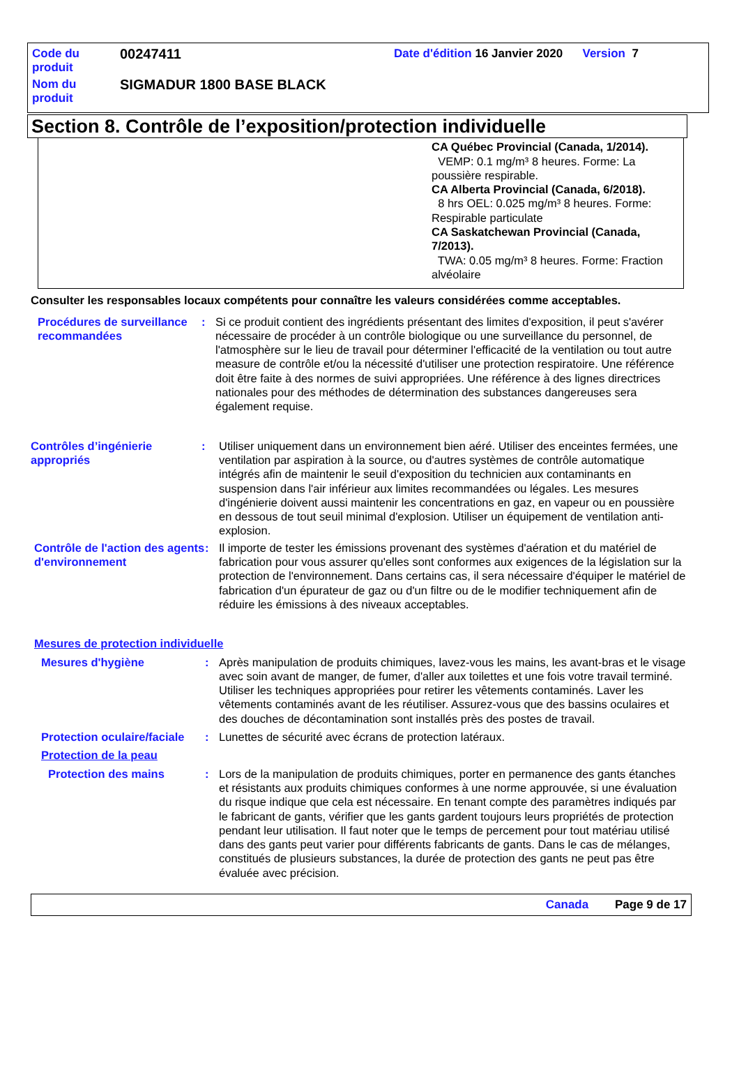| Code du produit | 00247411 | Date d'édition 16 Janvier 2020 Version 7 |
| Nom du produit | SIGMADUR 1800 BASE BLACK | |
Section 8. Contrôle de l’exposition/protection individuelle
CA Québec Provincial (Canada, 1/2014).
VEMP: 0.1 mg/m³ 8 heures. Forme: La poussière respirable.
CA Alberta Provincial (Canada, 6/2018).
8 hrs OEL: 0.025 mg/m³ 8 heures. Forme: Respirable particulate
CA Saskatchewan Provincial (Canada, 7/2013).
TWA: 0.05 mg/m³ 8 heures. Forme: Fraction alvéolaire
Consulter les responsables locaux compétents pour connaître les valeurs considérées comme acceptables.
Procédures de surveillance recommandées
: Si ce produit contient des ingrédients présentant des limites d'exposition, il peut s'avérer nécessaire de procéder à un contrôle biologique ou une surveillance du personnel, de l'atmosphère sur le lieu de travail pour déterminer l'efficacité de la ventilation ou tout autre measure de contrôle et/ou la nécessité d'utiliser une protection respiratoire. Une référence doit être faite à des normes de suivi appropriées. Une référence à des lignes directrices nationales pour des méthodes de détermination des substances dangereuses sera également requise.
Contrôles d’ingénierie appropriés
: Utiliser uniquement dans un environnement bien aéré. Utiliser des enceintes fermées, une ventilation par aspiration à la source, ou d'autres systèmes de contrôle automatique intégrés afin de maintenir le seuil d'exposition du technicien aux contaminants en suspension dans l'air inférieur aux limites recommandées ou légales. Les mesures d'ingénierie doivent aussi maintenir les concentrations en gaz, en vapeur ou en poussière en dessous de tout seuil minimal d'explosion. Utiliser un équipement de ventilation anti-explosion.
Contrôle de l'action des agents d'environnement
: Il importe de tester les émissions provenant des systèmes d'aération et du matériel de fabrication pour vous assurer qu'elles sont conformes aux exigences de la législation sur la protection de l'environnement. Dans certains cas, il sera nécessaire d'équiper le matériel de fabrication d'un épurateur de gaz ou d'un filtre ou de le modifier techniquement afin de réduire les émissions à des niveaux acceptables.
Mesures de protection individuelle
Mesures d'hygiène : Après manipulation de produits chimiques, lavez-vous les mains, les avant-bras et le visage avec soin avant de manger, de fumer, d'aller aux toilettes et une fois votre travail terminé. Utiliser les techniques appropriées pour retirer les vêtements contaminés. Laver les vêtements contaminés avant de les réutiliser. Assurez-vous que des bassins oculaires et des douches de décontamination sont installés près des postes de travail.
Protection oculaire/faciale
: Lunettes de sécurité avec écrans de protection latéraux.
Protection de la peau
Protection des mains : Lors de la manipulation de produits chimiques, porter en permanence des gants étanches et résistants aux produits chimiques conformes à une norme approuvée, si une évaluation du risque indique que cela est nécessaire. En tenant compte des paramètres indiqués par le fabricant de gants, vérifier que les gants gardent toujours leurs propriétés de protection pendant leur utilisation. Il faut noter que le temps de percement pour tout matériau utilisé dans des gants peut varier pour différents fabricants de gants. Dans le cas de mélanges, constitués de plusieurs substances, la durée de protection des gants ne peut pas être évaluée avec précision.
Canada Page 9 de 17